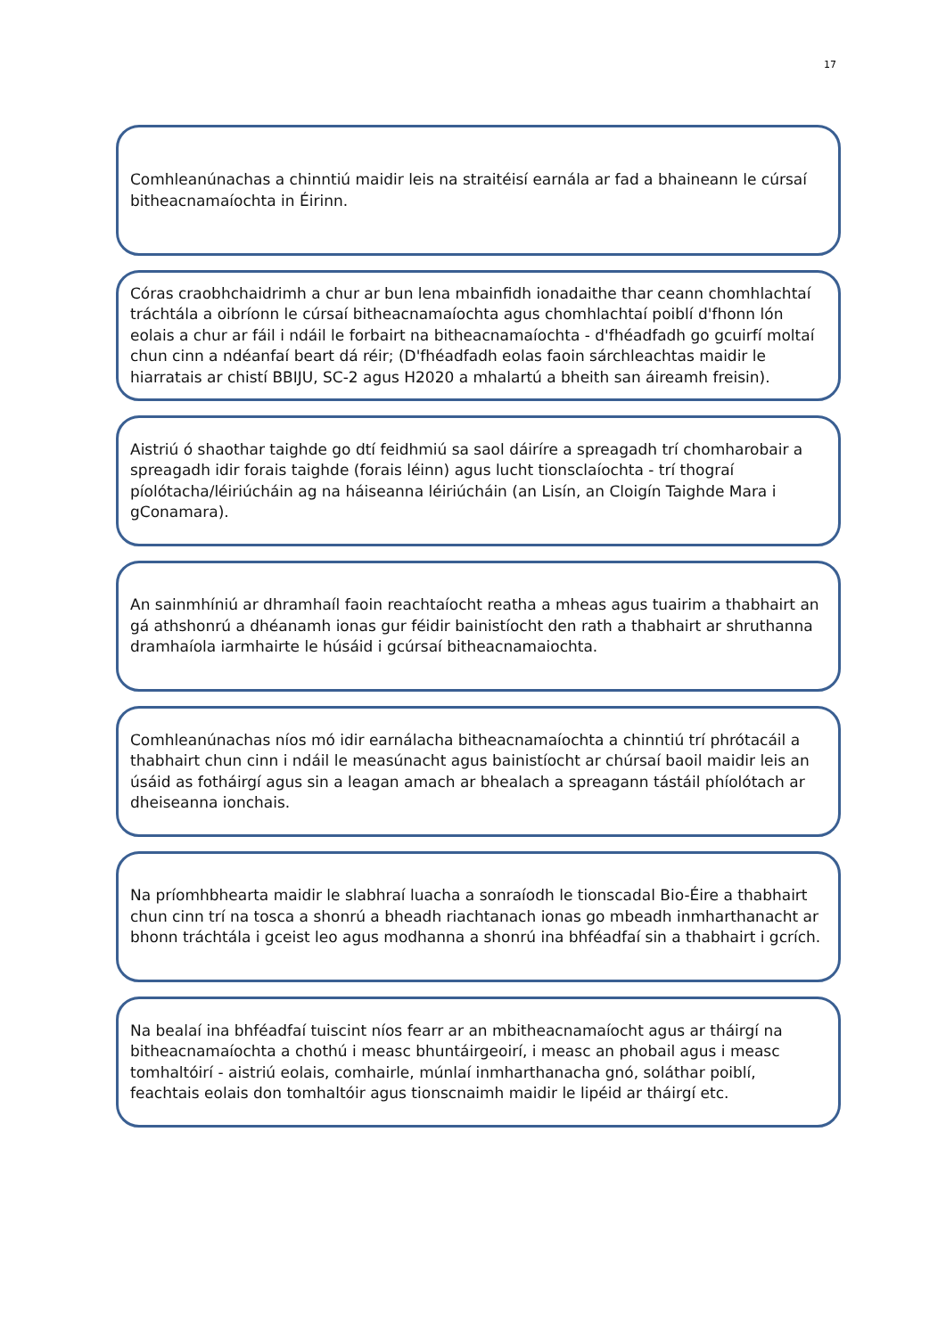17
Comhleanúnachas a chinntiú maidir leis na straitéisí earnála ar fad a bhaineann le cúrsaí bitheacnamaíochta in Éirinn.
Córas craobhchaidrimh a chur ar bun lena mbainfidh ionadaithe thar ceann chomhlachtaí tráchtála a oibríonn le cúrsaí bitheacnamaíochta agus chomhlachtaí poiblí d'fhonn lón eolais a chur ar fáil i ndáil le forbairt na bitheacnamaíochta - d'fhéadfadh go gcuirfí moltaí chun cinn a ndéanfaí beart dá réir; (D'fhéadfadh eolas faoin sárchleachtas maidir le hiarratais ar chistí BBIJU, SC-2 agus H2020 a mhalartú a bheith san áireamh freisin).
Aistriú ó shaothar taighde go dtí feidhmiú sa saol dáiríre a spreagadh trí chomharobair a spreagadh idir forais taighde (forais léinn) agus lucht tionsclaíochta - trí thograí píolótacha/léiriúcháin ag na háiseanna léiriúcháin (an Lisín, an Cloigín Taighde Mara i gConamara).
An sainmhíniú ar dhramhaíl faoin reachtaíocht reatha a mheas agus tuairim a thabhairt an gá athshonrú a dhéanamh ionas gur féidir bainistíocht den rath a thabhairt ar shruthanna dramhaíola iarmhairte le húsáid i gcúrsaí bitheacnamaiochta.
Comhleanúnachas níos mó idir earnálacha bitheacnamaíochta a chinntiú trí phrótacáil a thabhairt chun cinn i ndáil le measúnacht agus bainistíocht ar chúrsaí baoil maidir leis an úsáid as fotháirgí agus sin a leagan amach ar bhealach a spreagann tástáil phíolótach ar dheiseanna ionchais.
Na príomhbhearta maidir le slabhraí luacha a sonraíodh le tionscadal Bio-Éire a thabhairt chun cinn trí na tosca a shonrú a bheadh riachtanach ionas go mbeadh inmharthanacht ar bhonn tráchtála i gceist leo agus modhanna a shonrú ina bhféadfaí sin a thabhairt i gcrích.
Na bealaí ina bhféadfaí tuiscint níos fearr ar an mbitheacnamaíocht agus ar tháirgí na bitheacnamaíochta a chothú i measc bhuntáirgeoirí, i measc an phobail agus i measc tomhaltóirí - aistriú eolais, comhairle, múnlaí inmharthanacha gnó, soláthar poiblí, feachtais eolais don tomhaltóir agus tionscnaimh maidir le lipéid ar tháirgí etc.